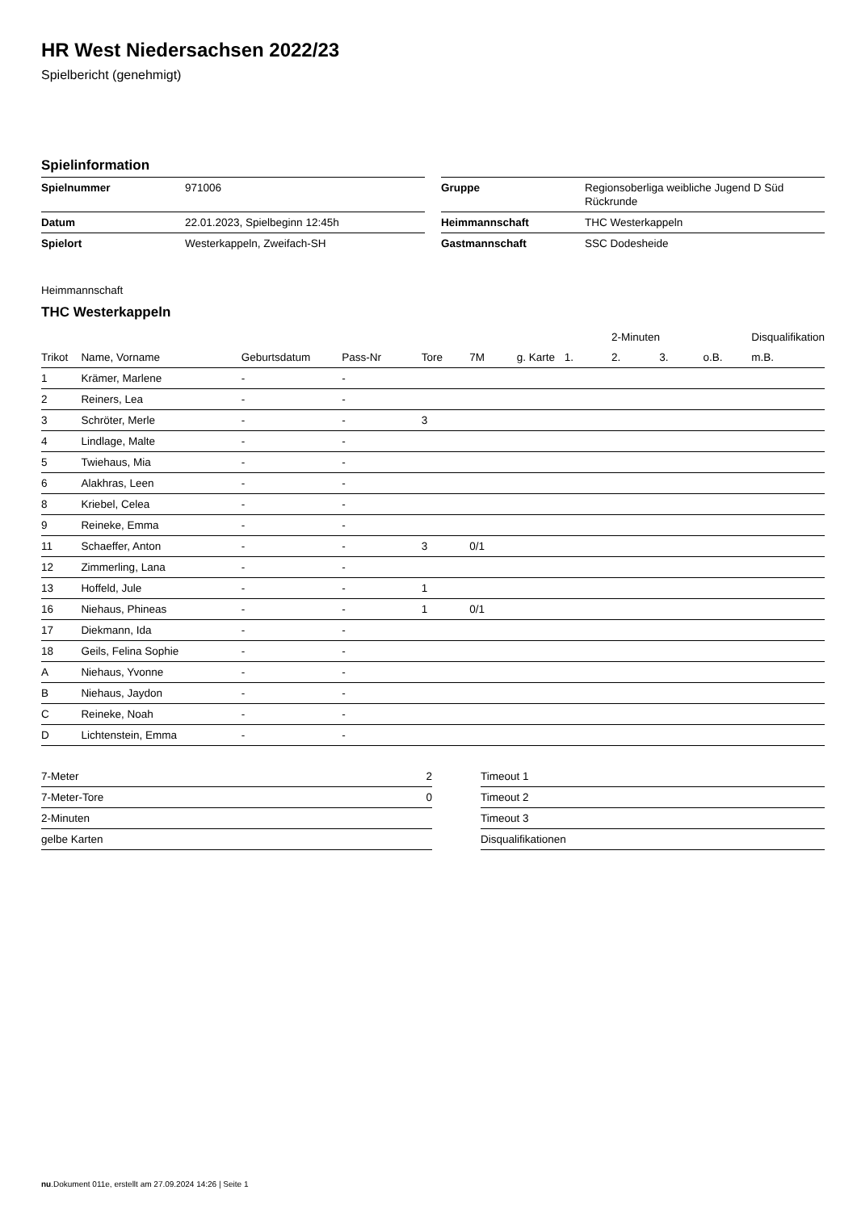HR West Niedersachsen 2022/23
Spielbericht (genehmigt)
Spielinformation
| Spielnummer | 971006 |
| Datum | 22.01.2023, Spielbeginn 12:45h |
| Spielort | Westerkappeln, Zweifach-SH |
| Gruppe | Regionsoberliga weibliche Jugend D Süd Rückrunde |
| Heimmannschaft | THC Westerkappeln |
| Gastmannschaft | SSC Dodesheide |
Heimmannschaft
THC Westerkappeln
| | | | | | | | | 2-Minuten | | | Disqualifikation |
| --- | --- | --- | --- | --- | --- | --- | --- | --- | --- | --- | --- |
| Trikot | Name, Vorname | Geburtsdatum | Pass-Nr | Tore | 7M | g. Karte | 1. | 2. | 3. | o.B. | m.B. |
| 1 | Krämer, Marlene | - | - | | | | | | | | |
| 2 | Reiners, Lea | - | - | | | | | | | | |
| 3 | Schröter, Merle | - | - | 3 | | | | | | | |
| 4 | Lindlage, Malte | - | - | | | | | | | | |
| 5 | Twiehaus, Mia | - | - | | | | | | | | |
| 6 | Alakhras, Leen | - | - | | | | | | | | |
| 8 | Kriebel, Celea | - | - | | | | | | | | |
| 9 | Reineke, Emma | - | - | | | | | | | | |
| 11 | Schaeffer, Anton | - | - | 3 | 0/1 | | | | | | |
| 12 | Zimmerling, Lana | - | - | | | | | | | | |
| 13 | Hoffeld, Jule | - | - | 1 | | | | | | | |
| 16 | Niehaus, Phineas | - | - | 1 | 0/1 | | | | | | |
| 17 | Diekmann, Ida | - | - | | | | | | | | |
| 18 | Geils, Felina Sophie | - | - | | | | | | | | |
| A | Niehaus, Yvonne | - | - | | | | | | | | |
| B | Niehaus, Jaydon | - | - | | | | | | | | |
| C | Reineke, Noah | - | - | | | | | | | | |
| D | Lichtenstein, Emma | - | - | | | | | | | | |
| 7-Meter | 2 |
| 7-Meter-Tore | 0 |
| 2-Minuten | |
| gelbe Karten | |
| Timeout 1 |
| Timeout 2 |
| Timeout 3 |
| Disqualifikationen |
nu.Dokument 011e, erstellt am 27.09.2024 14:26 | Seite 1